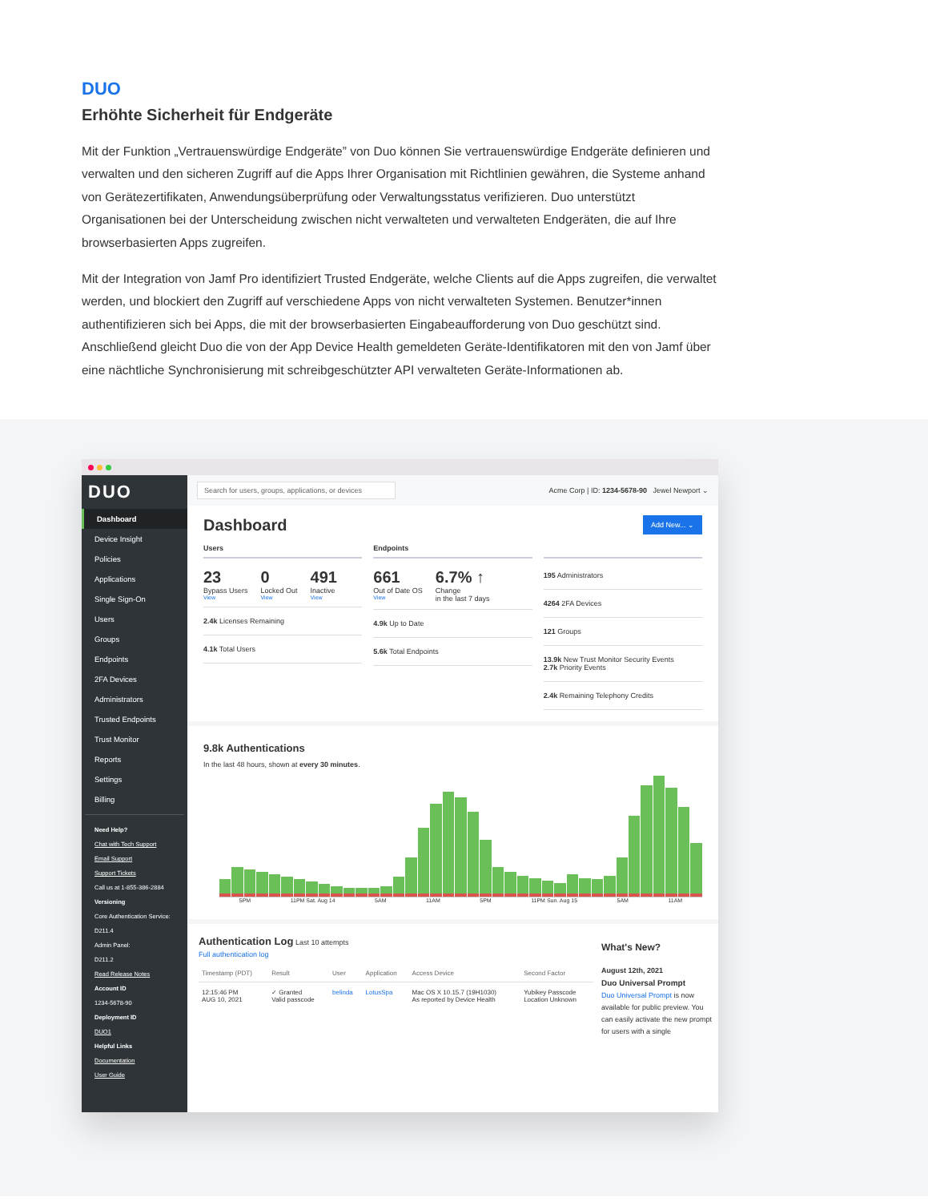DUO
Erhöhte Sicherheit für Endgeräte
Mit der Funktion „Vertrauenswürdige Endgeräte” von Duo können Sie vertrauenswürdige Endgeräte definieren und verwalten und den sicheren Zugriff auf die Apps Ihrer Organisation mit Richtlinien gewähren, die Systeme anhand von Gerätezertifikaten, Anwendungsüberprüfung oder Verwaltungsstatus verifizieren. Duo unterstützt Organisationen bei der Unterscheidung zwischen nicht verwalteten und verwalteten Endgeräten, die auf Ihre browserbasierten Apps zugreifen.
Mit der Integration von Jamf Pro identifiziert Trusted Endgeräte, welche Clients auf die Apps zugreifen, die verwaltet werden, und blockiert den Zugriff auf verschiedene Apps von nicht verwalteten Systemen. Benutzer*innen authentifizieren sich bei Apps, die mit der browserbasierten Eingabeaufforderung von Duo geschützt sind. Anschließend gleicht Duo die von der App Device Health gemeldeten Geräte-Identifikatoren mit den von Jamf über eine nächtliche Synchronisierung mit schreibgeschützter API verwalteten Geräte-Informationen ab.
DUO
Dashboard
Device Insight
Policies
Applications
Single Sign-On
Users
Groups
Endpoints
2FA Devices
Administrators
Trusted Endpoints
Trust Monitor
Reports
Settings
Billing
Need Help?
Chat with Tech Support
Email Support
Support Tickets
Call us at 1-855-386-2884
Versioning
Core Authentication Service:
D211.4
Admin Panel:
D211.2
Read Release Notes
Account ID
1234-5678-90
Deployment ID
DUO1
Helpful Links
Documentation
User Guide
Search for users, groups, applications, or devices Acme Corp | ID: 1234-5678-90 Jewel Newport ⌄
Dashboard Add New... ⌄
Users
23
Bypass Users
View 0
Locked Out
View 491
Inactive
View
2.4k Licenses Remaining
4.1k Total Users
Endpoints
661
Out of Date OS
View 6.7% ↑
Change
in the last 7 days
4.9k Up to Date
5.6k Total Endpoints
195 Administrators
4264 2FA Devices
121 Groups
13.9k New Trust Monitor Security Events
2.7k Priority Events
2.4k Remaining Telephony Credits
9.8k Authentications
In the last 48 hours, shown at every 30 minutes.
5PM 11PM Sat. Aug 14 5AM 11AM 5PM 11PM Sun. Aug 15 5AM 11AM
Authentication Log Last 10 attempts
Full authentication log
| Timestamp (PDT) | Result | User | Application | Access Device | Second Factor |
| --- | --- | --- | --- | --- | --- |
| 12:15:46 PM AUG 10, 2021 | ✓ Granted Valid passcode | belinda | LotusSpa | Mac OS X 10.15.7 (19H1030) As reported by Device Health | Yubikey Passcode Location Unknown |
What's New?
August 12th, 2021
Duo Universal Prompt
Duo Universal Prompt is now available for public preview. You can easily activate the new prompt for users with a single